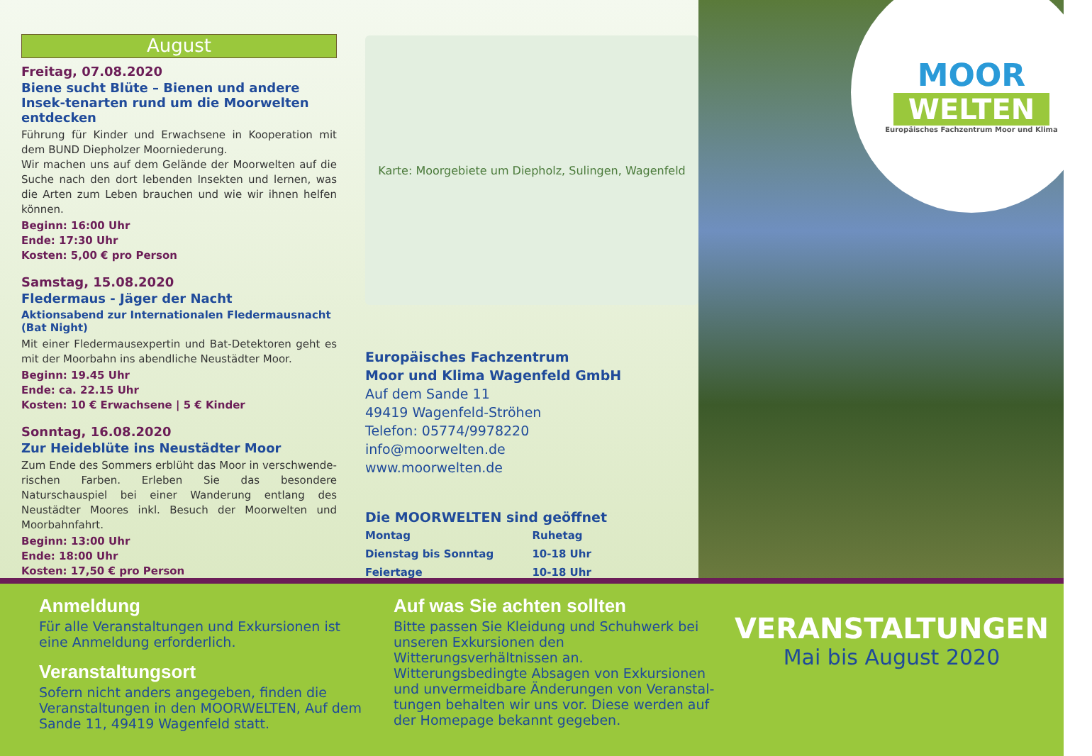August
Freitag, 07.08.2020
Biene sucht Blüte – Bienen und andere Insek-tenarten rund um die Moorwelten entdecken
Führung für Kinder und Erwachsene in Kooperation mit dem BUND Diepholzer Moorniederung.
Wir machen uns auf dem Gelände der Moorwelten auf die Suche nach den dort lebenden Insekten und lernen, was die Arten zum Leben brauchen und wie wir ihnen helfen können.
Beginn: 16:00 Uhr
Ende: 17:30 Uhr
Kosten: 5,00 € pro Person
Samstag, 15.08.2020
Fledermaus - Jäger der Nacht
Aktionsabend zur Internationalen Fledermausnacht (Bat Night)
Mit einer Fledermausexpertin und Bat-Detektoren geht es mit der Moorbahn ins abendliche Neustädter Moor.
Beginn: 19.45 Uhr
Ende: ca. 22.15 Uhr
Kosten: 10 € Erwachsene | 5 € Kinder
Sonntag, 16.08.2020
Zur Heideblüte ins Neustädter Moor
Zum Ende des Sommers erblüht das Moor in verschwende-rischen Farben. Erleben Sie das besondere Naturschauspiel bei einer Wanderung entlang des Neustädter Moores inkl. Besuch der Moorwelten und Moorbahnfahrt.
Beginn: 13:00 Uhr
Ende: 18:00 Uhr
Kosten: 17,50 € pro Person
Karte: Moorgebiete um Diepholz, Sulingen, Wagenfeld
Europäisches Fachzentrum
Moor und Klima Wagenfeld GmbH
Auf dem Sande 11
49419 Wagenfeld-Ströhen
Telefon: 05774/9978220
info@moorwelten.de
www.moorwelten.de
Die MOORWELTEN sind geöffnet
| Montag | Ruhetag |
| Dienstag bis Sonntag | 10-18 Uhr |
| Feiertage | 10-18 Uhr |
MOOR
WELTEN
Europäisches Fachzentrum Moor und Klima
Anmeldung
Für alle Veranstaltungen und Exkursionen ist eine Anmeldung erforderlich.
Veranstaltungsort
Sofern nicht anders angegeben, finden die Veranstaltungen in den MOORWELTEN, Auf dem Sande 11, 49419 Wagenfeld statt.
Auf was Sie achten sollten
Bitte passen Sie Kleidung und Schuhwerk bei unseren Exkursionen den Witterungsverhältnissen an. Witterungsbedingte Absagen von Exkursionen und unvermeidbare Änderungen von Veranstal-tungen behalten wir uns vor. Diese werden auf der Homepage bekannt gegeben.
VERANSTALTUNGEN
Mai bis August 2020